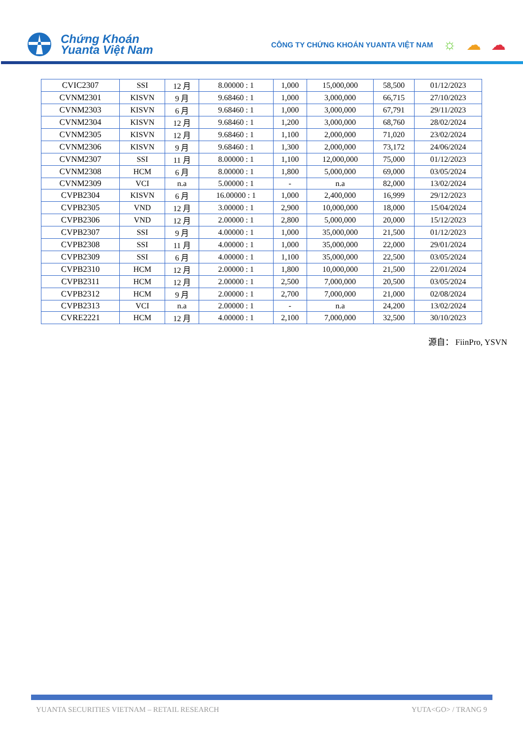Chứng Khoán
Yuanta Việt Nam
CÔNG TY CHỨNG KHOÁN YUANTA VIỆT NAM ☼ ☁ ☁
| CVIC2307 | SSI | 12 月 | 8.00000 : 1 | 1,000 | 15,000,000 | 58,500 | 01/12/2023 |
| CVNM2301 | KISVN | 9 月 | 9.68460 : 1 | 1,000 | 3,000,000 | 66,715 | 27/10/2023 |
| CVNM2303 | KISVN | 6 月 | 9.68460 : 1 | 1,000 | 3,000,000 | 67,791 | 29/11/2023 |
| CVNM2304 | KISVN | 12 月 | 9.68460 : 1 | 1,200 | 3,000,000 | 68,760 | 28/02/2024 |
| CVNM2305 | KISVN | 12 月 | 9.68460 : 1 | 1,100 | 2,000,000 | 71,020 | 23/02/2024 |
| CVNM2306 | KISVN | 9 月 | 9.68460 : 1 | 1,300 | 2,000,000 | 73,172 | 24/06/2024 |
| CVNM2307 | SSI | 11 月 | 8.00000 : 1 | 1,100 | 12,000,000 | 75,000 | 01/12/2023 |
| CVNM2308 | HCM | 6 月 | 8.00000 : 1 | 1,800 | 5,000,000 | 69,000 | 03/05/2024 |
| CVNM2309 | VCI | n.a | 5.00000 : 1 | - | n.a | 82,000 | 13/02/2024 |
| CVPB2304 | KISVN | 6 月 | 16.00000 : 1 | 1,000 | 2,400,000 | 16,999 | 29/12/2023 |
| CVPB2305 | VND | 12 月 | 3.00000 : 1 | 2,900 | 10,000,000 | 18,000 | 15/04/2024 |
| CVPB2306 | VND | 12 月 | 2.00000 : 1 | 2,800 | 5,000,000 | 20,000 | 15/12/2023 |
| CVPB2307 | SSI | 9 月 | 4.00000 : 1 | 1,000 | 35,000,000 | 21,500 | 01/12/2023 |
| CVPB2308 | SSI | 11 月 | 4.00000 : 1 | 1,000 | 35,000,000 | 22,000 | 29/01/2024 |
| CVPB2309 | SSI | 6 月 | 4.00000 : 1 | 1,100 | 35,000,000 | 22,500 | 03/05/2024 |
| CVPB2310 | HCM | 12 月 | 2.00000 : 1 | 1,800 | 10,000,000 | 21,500 | 22/01/2024 |
| CVPB2311 | HCM | 12 月 | 2.00000 : 1 | 2,500 | 7,000,000 | 20,500 | 03/05/2024 |
| CVPB2312 | HCM | 9 月 | 2.00000 : 1 | 2,700 | 7,000,000 | 21,000 | 02/08/2024 |
| CVPB2313 | VCI | n.a | 2.00000 : 1 | - | n.a | 24,200 | 13/02/2024 |
| CVRE2221 | HCM | 12 月 | 4.00000 : 1 | 2,100 | 7,000,000 | 32,500 | 30/10/2023 |
源自： FiinPro, YSVN
YUANTA SECURITIES VIETNAM – RETAIL RESEARCH YUTA<GO> / TRANG 9